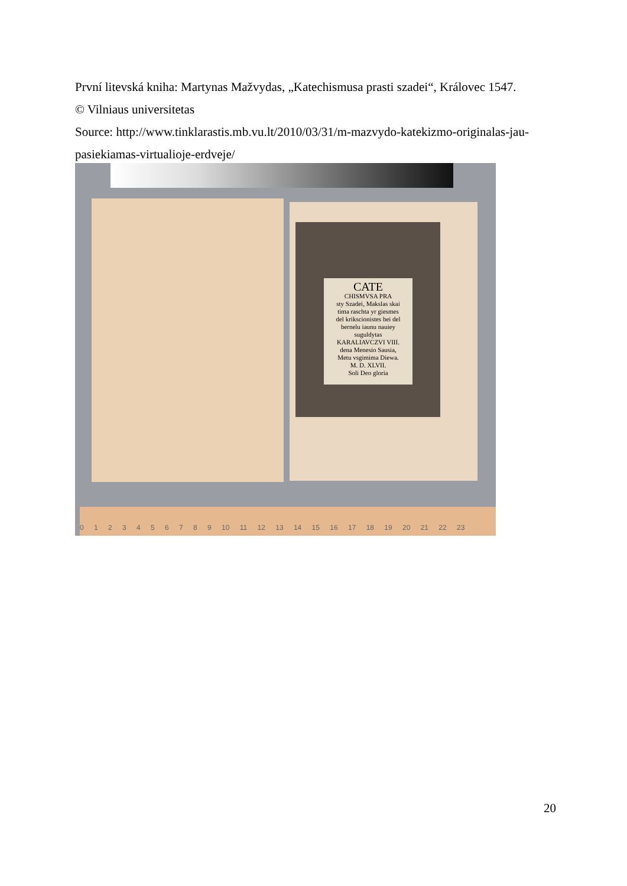První litevská kniha: Martynas Mažvydas, „Katechismusa prasti szadei“, Královec 1547.
© Vilniaus universitetas
Source: http://www.tinklarastis.mb.vu.lt/2010/03/31/m-mazvydo-katekizmo-originalas-jau-pasiekiamas-virtualioje-erdveje/
CATE
CHISMVSA PRA
sty Szadei, Makslas skai
tima raschta yr giesmes
del krikscionistes bei del
bernelu iaunu nauiey
suguldytas
KARALIAVCZVI VIII.
dena Menesio Sausia,
Metu vsgimima Diewa.
M. D. XLVII.
Soli Deo gloria
0 1 2 3 4 5 6 7 8 9 10 11 12 13 14 15 16 17 18 19 20 21 22 23
20